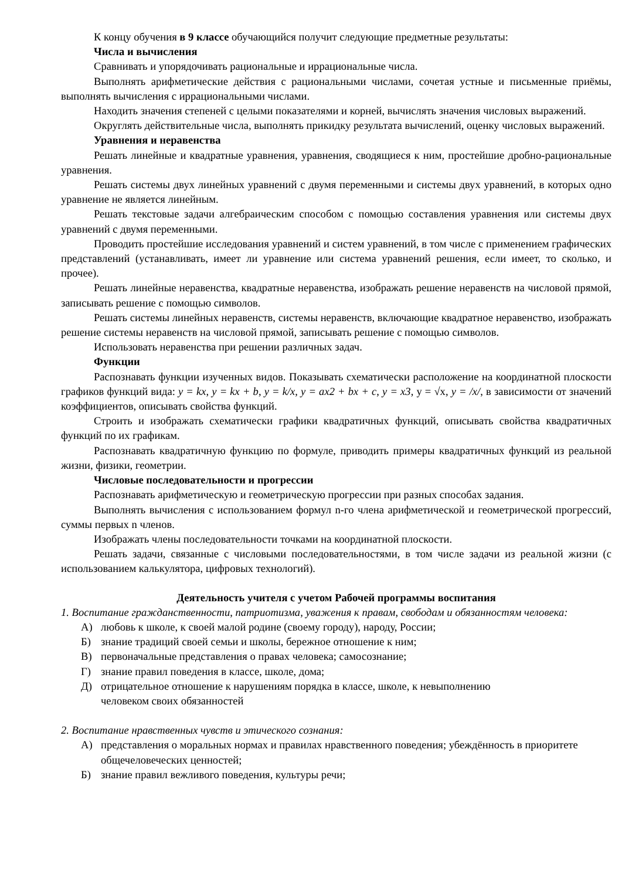К концу обучения в 9 классе обучающийся получит следующие предметные результаты:
Числа и вычисления
Сравнивать и упорядочивать рациональные и иррациональные числа.
Выполнять арифметические действия с рациональными числами, сочетая устные и письменные приёмы, выполнять вычисления с иррациональными числами.
Находить значения степеней с целыми показателями и корней, вычислять значения числовых выражений.
Округлять действительные числа, выполнять прикидку результата вычислений, оценку числовых выражений.
Уравнения и неравенства
Решать линейные и квадратные уравнения, уравнения, сводящиеся к ним, простейшие дробно-рациональные уравнения.
Решать системы двух линейных уравнений с двумя переменными и системы двух уравнений, в которых одно уравнение не является линейным.
Решать текстовые задачи алгебраическим способом с помощью составления уравнения или системы двух уравнений с двумя переменными.
Проводить простейшие исследования уравнений и систем уравнений, в том числе с применением графических представлений (устанавливать, имеет ли уравнение или система уравнений решения, если имеет, то сколько, и прочее).
Решать линейные неравенства, квадратные неравенства, изображать решение неравенств на числовой прямой, записывать решение с помощью символов.
Решать системы линейных неравенств, системы неравенств, включающие квадратное неравенство, изображать решение системы неравенств на числовой прямой, записывать решение с помощью символов.
Использовать неравенства при решении различных задач.
Функции
Распознавать функции изученных видов. Показывать схематически расположение на координатной плоскости графиков функций вида: y = kx, y = kx + b, y = k/x, y = ax2 + bx + c, y = x3, y = √x, y = /x/, в зависимости от значений коэффициентов, описывать свойства функций.
Строить и изображать схематически графики квадратичных функций, описывать свойства квадратичных функций по их графикам.
Распознавать квадратичную функцию по формуле, приводить примеры квадратичных функций из реальной жизни, физики, геометрии.
Числовые последовательности и прогрессии
Распознавать арифметическую и геометрическую прогрессии при разных способах задания.
Выполнять вычисления с использованием формул n-го члена арифметической и геометрической прогрессий, суммы первых n членов.
Изображать члены последовательности точками на координатной плоскости.
Решать задачи, связанные с числовыми последовательностями, в том числе задачи из реальной жизни (с использованием калькулятора, цифровых технологий).
Деятельность учителя с учетом Рабочей программы воспитания
1. Воспитание гражданственности, патриотизма, уважения к правам, свободам и обязанностям человека:
А) любовь к школе, к своей малой родине (своему городу), народу, России;
Б) знание традиций своей семьи и школы, бережное отношение к ним;
В) первоначальные представления о правах человека; самосознание;
Г) знание правил поведения в классе, школе, дома;
Д) отрицательное отношение к нарушениям порядка в классе, школе, к невыполнению
человеком своих обязанностей
2. Воспитание нравственных чувств и этического сознания:
А) представления о моральных нормах и правилах нравственного поведения; убеждённость в приоритете общечеловеческих ценностей;
Б) знание правил вежливого поведения, культуры речи;